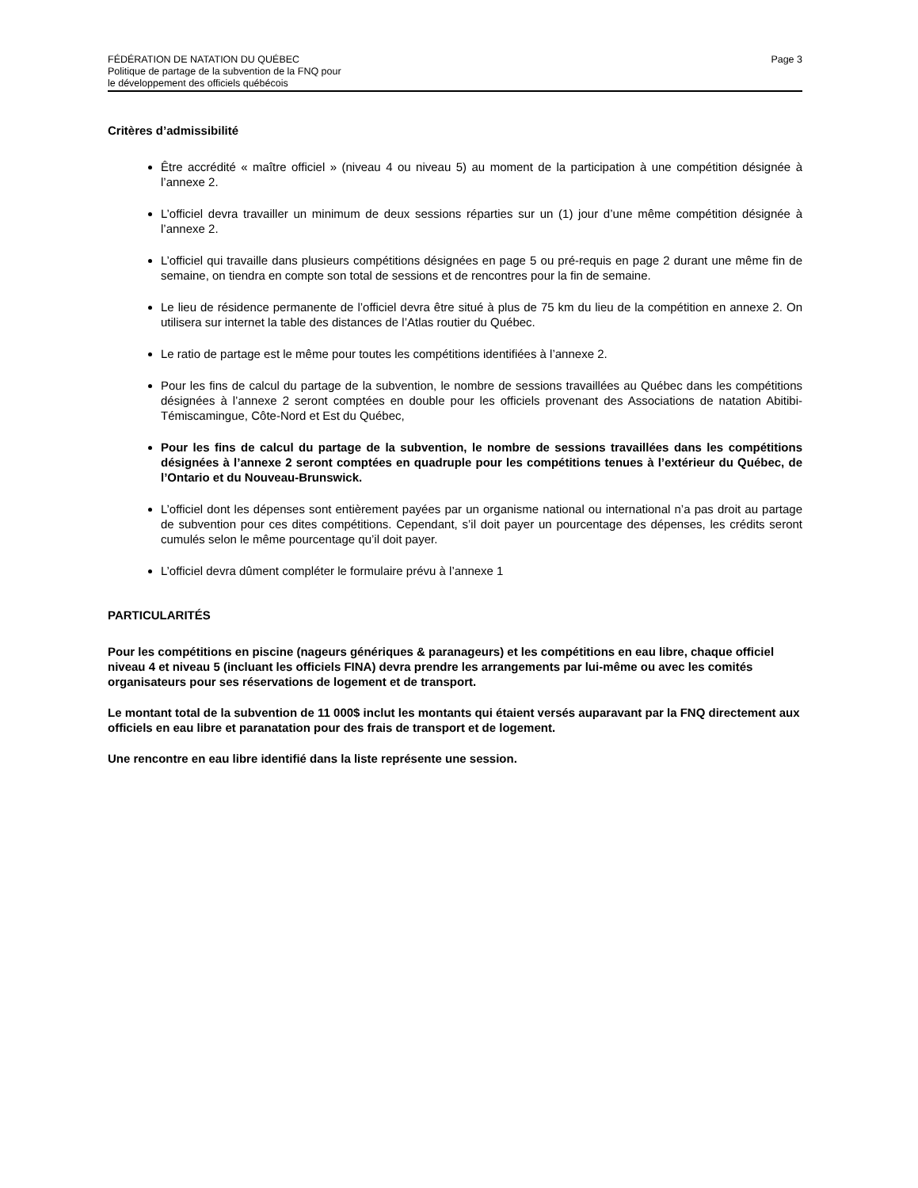FÉDÉRATION DE NATATION DU QUÉBEC
Politique de partage de la subvention de la FNQ pour
le développement des officiels québécois
Page 3
Critères d’admissibilité
Être accrédité « maître officiel » (niveau 4 ou niveau 5) au moment de la participation à une compétition désignée à l’annexe 2.
L’officiel devra travailler un minimum de deux sessions réparties sur un (1) jour d’une même compétition désignée à l’annexe 2.
L’officiel qui travaille dans plusieurs compétitions désignées en page 5 ou pré-requis en page 2 durant une même fin de semaine, on tiendra en compte son total de sessions et de rencontres pour la fin de semaine.
Le lieu de résidence permanente de l’officiel devra être situé à plus de 75 km du lieu de la compétition en annexe 2. On utilisera sur internet la table des distances de l’Atlas routier du Québec.
Le ratio de partage est le même pour toutes les compétitions identifiées à l’annexe 2.
Pour les fins de calcul du partage de la subvention, le nombre de sessions travaillées au Québec dans les compétitions désignées à l’annexe 2 seront comptées en double pour les officiels provenant des Associations de natation Abitibi-Témiscamingue, Côte-Nord et Est du Québec,
Pour les fins de calcul du partage de la subvention, le nombre de sessions travaillées dans les compétitions désignées à l’annexe 2 seront comptées en quadruple pour les compétitions tenues à l’extérieur du Québec, de l’Ontario et du Nouveau-Brunswick.
L’officiel dont les dépenses sont entièrement payées par un organisme national ou international n’a pas droit au partage de subvention pour ces dites compétitions. Cependant, s’il doit payer un pourcentage des dépenses, les crédits seront cumulés selon le même pourcentage qu’il doit payer.
L’officiel devra dûment compléter le formulaire prévu à l’annexe 1
PARTICULARITÉS
Pour les compétitions en piscine (nageurs génériques & paranageurs) et les compétitions en eau libre, chaque officiel niveau 4 et niveau 5 (incluant les officiels FINA) devra prendre les arrangements par lui-même ou avec les comités organisateurs pour ses réservations de logement et de transport.
Le montant total de la subvention de 11 000$ inclut les montants qui étaient versés auparavant par la FNQ directement aux officiels en eau libre et paranatation pour des frais de transport et de logement.
Une rencontre en eau libre identifié dans la liste représente une session.